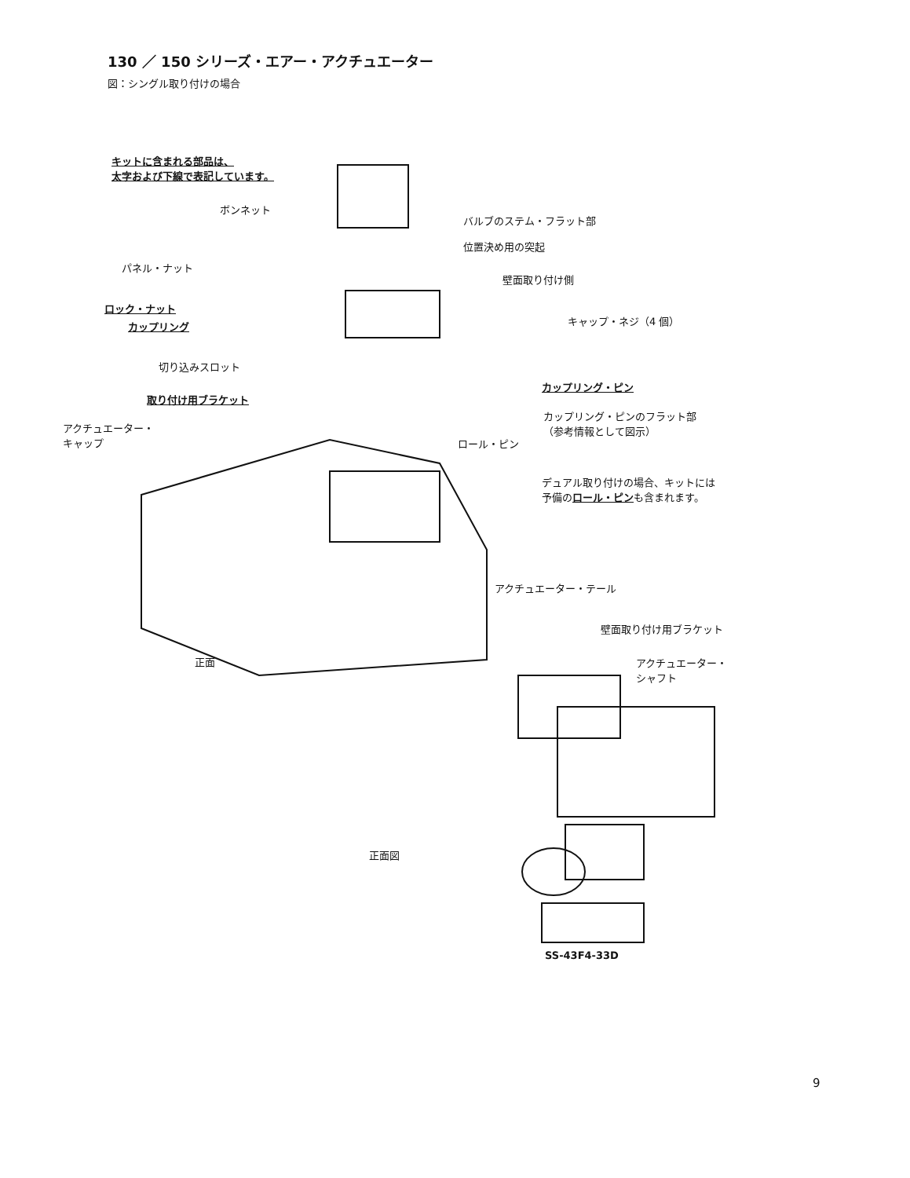130 ／ 150 シリーズ・エアー・アクチュエーター
図：シングル取り付けの場合
キットに含まれる部品は、
太字および下線で表記しています。
ボンネット
バルブのステム・フラット部
位置決め用の突起
パネル・ナット
壁面取り付け側
ロック・ナット
カップリング キャップ・ネジ（4 個）
切り込みスロット
カップリング・ピン
取り付け用ブラケット
カップリング・ピンのフラット部
（参考情報として図示）
アクチュエーター・
キャップ
ロール・ピン
デュアル取り付けの場合、キットには
予備のロール・ピンも含まれます。
アクチュエーター・テール
正面
壁面取り付け用ブラケット
アクチュエーター・
シャフト
正面図
SS-43F4-33D
9